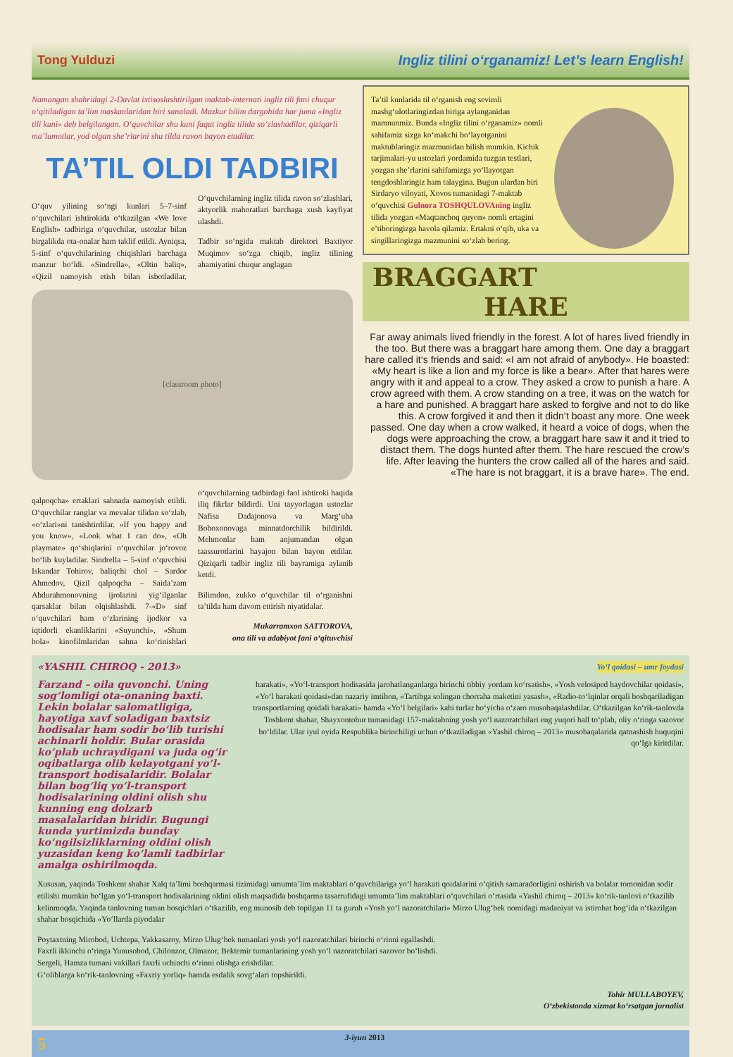Tong Yulduzi Ingliz tilini o‘rganamiz! Let’s learn English!
Namangan shahridagi 2-Davlat ixtisoslashtirilgan maktab-internati ingliz tili fani chuqur o‘qitiladigan ta’lim maskanlaridan biri sanaladi. Mazkur bilim dargohida har juma «Ingliz tili kuni» deb belgilangan. O‘quvchilar shu kuni faqat ingliz tilida so‘zlashadilar, qiziqarli ma’lumotlar, yod olgan she’rlarini shu tilda ravon bayon etadilar.
TA’TIL OLDI TADBIRI
O‘quv yilining so‘ngi kunlari 5–7-sinf o‘quvchilari ishtirokida o‘tkazilgan «We love English» tadbiriga o‘quvchilar, ustozlar bilan birgalikda ota-onalar ham taklif etildi. Ayniqsa, 5-sinf o‘quvchilarining chiqishlari barchaga manzur bo‘ldi. «Sindrella», «Oltin baliq», «Qizil namoyish etish bilan isbotladilar. O‘quvchilarning ingliz tilida ravon so‘zlashlari, aktyorlik mahoratlari barchaga xush kayfiyat ulashdi.
Tadbir so‘ngida maktab direktori Baxtiyor Muqimov so‘zga chiqib, ingliz tilining ahamiyatini chuqur anglagan
[classroom photo]
qalpoqcha» ertaklari sahnada namoyish etildi. O‘quvchilar ranglar va mevalar tilidan so‘zlab, «o‘zlari»ni tanishtirdilar. «If you happy and you know», «Look what I can do», «Oh playmate» qo‘shiqlarini o‘quvchilar jo‘rovoz bo‘lib kuyladilar. Sindrella – 5-sinf o‘quvchisi Iskandar Tohirov, baliqchi chol – Sardor Ahmedov, Qizil qalpoqcha – Saida’zam Abdurahmonovning ijrolarini yig‘ilganlar qarsaklar bilan olqishlashdi. 7-«D» sinf o‘quvchilari ham o‘zlarining ijodkor va iqtidorli ekanliklarini «Suyunchi», «Shum bola» kinofilmlaridan sahna ko‘rinishlari o‘quvchilarning tadbirdagi faol ishtiroki haqida iliq fikrlar bildirdi. Uni tayyorlagan ustozlar Nafisa Dadajonova va Marg‘uba Boboxonovaga minnatdorchilik bildirildi. Mehmonlar ham anjumandan olgan taassurotlarini hayajon bilan bayon etdilar. Qiziqarli tadbir ingliz tili bayramiga aylanib ketdi.
Bilimdon, zukko o‘quvchilar til o‘rganishni ta’tilda ham davom ettirish niyatidalar.
Mukarramxon SATTOROVA,
ona tili va adabiyot fani o‘qituvchisi
Ta’til kunlarida til o‘rganish eng sevimli mashg‘ulotlaringizdan biriga aylanganidan mamnunmiz. Bunda «Ingliz tilini o‘rganamiz» nomli sahifamiz sizga ko‘makchi bo‘layotganini maktublaringiz mazmunidan bilish mumkin. Kichik tarjimalari-yu ustozlari yordamida tuzgan testlari, yozgan she’rlarini sahifamizga yo‘llayotgan tengdoshlaringiz ham talaygina. Bugun ulardan biri Sirdaryo viloyati, Xovos tumanidagi 7-maktab o‘quvchisi Gulnora TOSHQULOVAning ingliz tilida yozgan «Maqtanchoq quyon» nomli ertagini e’tiboringizga havola qilamiz. Ertakni o‘qib, uka va singillaringizga mazmunini so‘zlab bering.
BRAGGART HARE
Far away animals lived friendly in the forest. A lot of hares lived friendly in the too. But there was a braggart hare among them. One day a braggart hare called it‘s friends and said: «I am not afraid of anybody». He boasted: «My heart is like a lion and my force is like a bear». After that hares were angry with it and appeal to a crow. They asked a crow to punish a hare. A crow agreed with them. A crow standing on a tree, it was on the watch for a hare and punished. A braggart hare asked to forgive and not to do like this. A crow forgived it and then it didn’t boast any more. One week passed. One day when a crow walked, it heard a voice of dogs, when the dogs were approaching the crow, a braggart hare saw it and it tried to distact them. The dogs hunted after them. The hare rescued the crow’s life. After leaving the hunters the crow called all of the hares and said. «The hare is not braggart, it is a brave hare». The end.
«YASHIL CHIROQ - 2013» Yo‘l qoidasi – umr foydasi
Farzand – oila quvonchi. Uning sog‘lomligi ota-onaning baxti. Lekin bolalar salomatligiga, hayotiga xavf soladigan baxtsiz hodisalar ham sodir bo‘lib turishi achinarli holdir. Bular orasida ko‘plab uchraydigani va juda og‘ir oqibatlarga olib kelayotgani yo‘l-transport hodisalaridir. Bolalar bilan bog‘liq yo‘l-transport hodisalarining oldini olish shu kunning eng dolzarb masalalaridan biridir. Bugungi kunda yurtimizda bunday ko‘ngilsizliklarning oldini olish yuzasidan keng ko‘lamli tadbirlar amalga oshirilmoqda.
harakati», «Yo‘l-transport hodisasida jarohatlanganlarga birinchi tibbiy yordam ko‘rsatish», «Yosh velosiped haydovchilar qoidasi», «Yo‘l harakati qoidasi»dan nazariy imtihon, «Tartibga solingan chorraha maketini yasash», «Radio-to‘lqinlar orqali boshqariladigan transportlarning qoidali harakati» hamda «Yo‘l belgilari» kabi turlar bo‘yicha o‘zaro musobaqalashdilar. O‘tkazilgan ko‘rik-tanlovda Toshkent shahar, Shayxontohur tumanidagi 157-maktabning yosh yo‘l nazoratchilari eng yuqori ball to‘plab, oliy o‘ringa sazovor bo‘ldilar. Ular iyul oyida Respublika birinchiligi uchun o‘tkaziladigan «Yashil chiroq – 2013» musobaqalarida qatnashish huquqini qo‘lga kiritdilar.
Xususan, yaqinda Toshkent shahar Xalq ta’limi boshqarmasi tizimidagi umumta’lim maktablari o‘quvchilariga yo‘l harakati qoidalarini o‘qitish samaradorligini oshirish va bolalar tomonidan sodir etilishi mumkin bo‘lgan yo‘l-transport hodisalarining oldini olish maqsadida boshqarma tasarrufidagi umumta’lim maktablari o‘quvchilari o‘rtasida «Yashil chiroq – 2013» ko‘rik-tanlovi o‘tkazilib kelinmoqda. Yaqinda tanlovning tuman bosqichlari o‘tkazilib, eng munosib deb topilgan 11 ta guruh «Yosh yo‘l nazoratchilari» Mirzo Ulug‘bek nomidagi madaniyat va istirohat bog‘ida o‘tkazilgan shahar bosqichida «Yo‘llarda piyodalar
Poytaxtning Mirobod, Uchtepa, Yakkasaroy, Mirzo Ulug‘bek tumanlari yosh yo‘l nazoratchilari birinchi o‘rinni egallashdi.
Faxrli ikkinchi o‘ringa Yunusobod, Chilonzor, Olmazor, Bektemir tumanlarining yosh yo‘l nazoratchilari sazovor bo‘lishdi.
Sergeli, Hamza tumani vakillari faxrli uchinchi o‘rinni olishga erishdilar.
G‘oliblarga ko‘rik-tanlovning «Faxriy yorliq» hamda esdalik sovg‘alari topshirildi.
Tohir MULLABOYEV,
O‘zbekistonda xizmat ko‘rsatgan jurnalist
5 3-iyun 2013